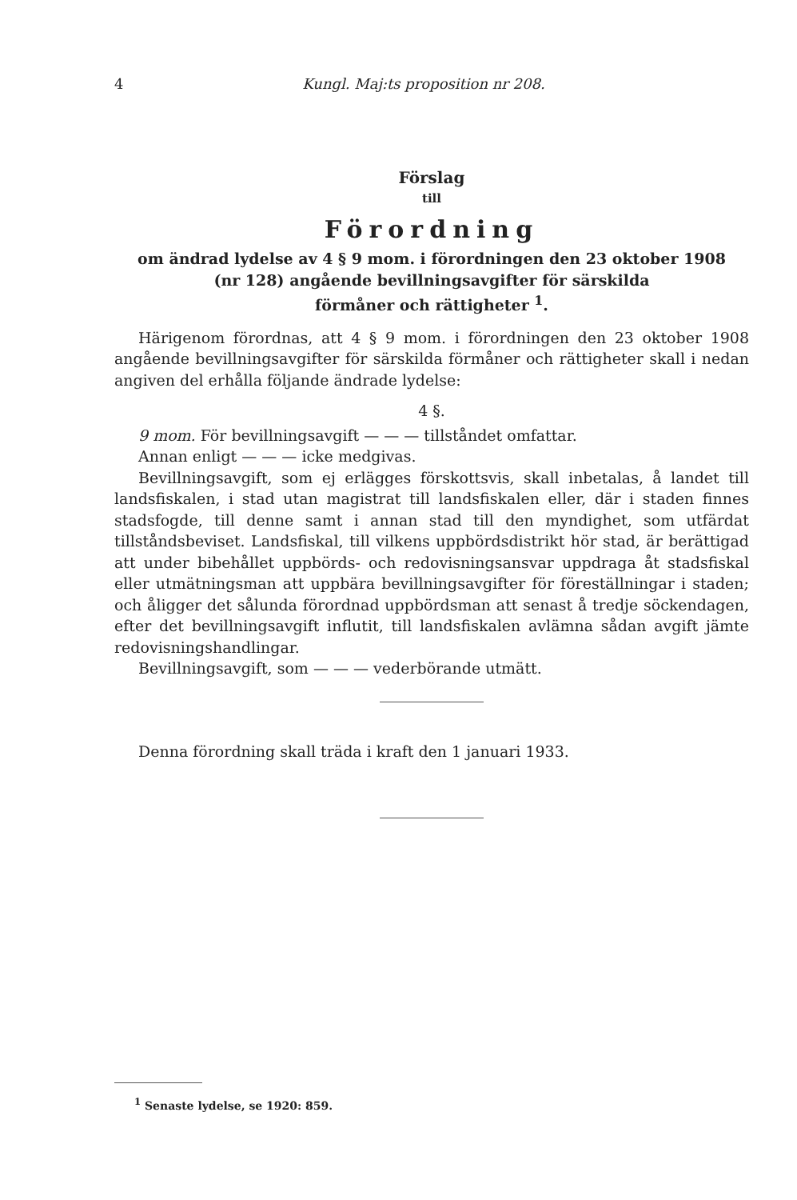4 Kungl. Maj:ts proposition nr 208.
Förslag
till
Förordning
om ändrad lydelse av 4 § 9 mom. i förordningen den 23 oktober 1908
(nr 128) angående bevillningsavgifter för särskilda
förmåner och rättigheter <sup>1</sup>.
Härigenom förordnas, att 4 § 9 mom. i förordningen den 23 oktober 1908 angående bevillningsavgifter för särskilda förmåner och rättigheter skall i nedan angiven del erhålla följande ändrade lydelse:
4 §.
9 mom. För bevillningsavgift — — — tillståndet omfattar.
Annan enligt — — — icke medgivas.
Bevillningsavgift, som ej erlägges förskottsvis, skall inbetalas, å landet till landsfiskalen, i stad utan magistrat till landsfiskalen eller, där i staden finnes stadsfogde, till denne samt i annan stad till den myndighet, som utfärdat tillståndsbeviset. Landsfiskal, till vilkens uppbördsdistrikt hör stad, är berättigad att under bibehållet uppbörds- och redovisningsansvar uppdraga åt stadsfiskal eller utmätningsman att uppbära bevillningsavgifter för föreställningar i staden; och åligger det sålunda förordnad uppbördsman att senast å tredje söckendagen, efter det bevillningsavgift influtit, till landsfiskalen avlämna sådan avgift jämte redovisningshandlingar.
Bevillningsavgift, som — — — vederbörande utmätt.
Denna förordning skall träda i kraft den 1 januari 1933.
<sup>1</sup> Senaste lydelse, se 1920: 859.